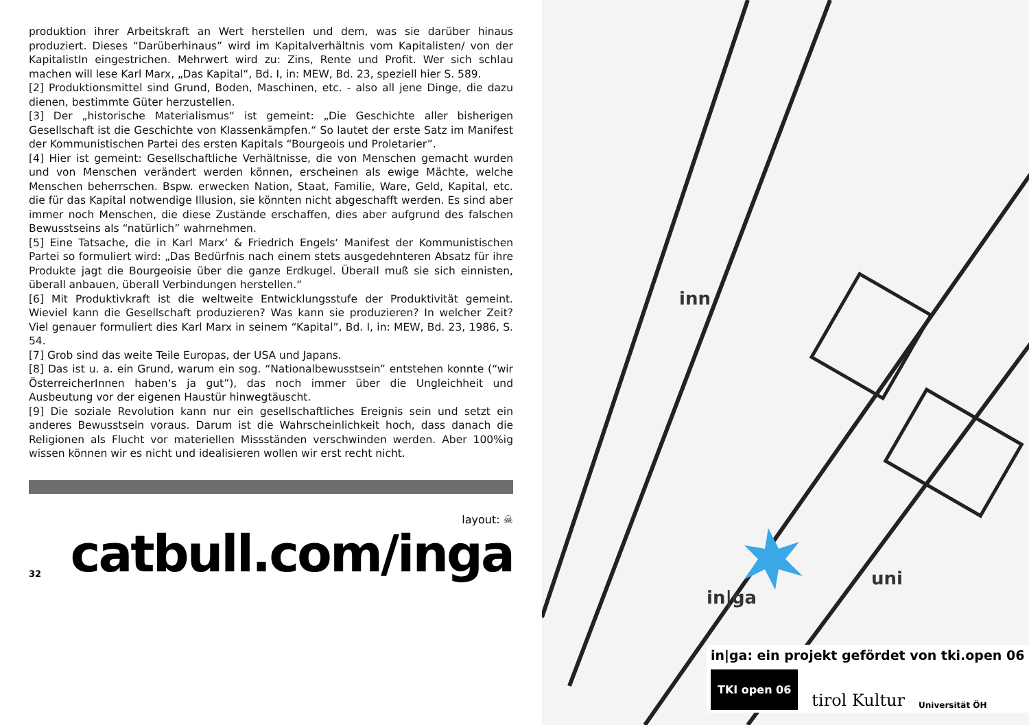produktion ihrer Arbeitskraft an Wert herstellen und dem, was sie darüber hinaus produziert. Dieses “Darüberhinaus” wird im Kapitalverhältnis vom Kapitalisten/ von der KapitalistIn eingestrichen. Mehrwert wird zu: Zins, Rente und Profit. Wer sich schlau machen will lese Karl Marx, „Das Kapital“, Bd. I, in: MEW, Bd. 23, speziell hier S. 589.
[2] Produktionsmittel sind Grund, Boden, Maschinen, etc. - also all jene Dinge, die dazu dienen, bestimmte Güter herzustellen.
[3] Der „historische Materialismus“ ist gemeint: „Die Geschichte aller bisherigen Gesellschaft ist die Geschichte von Klassenkämpfen.“ So lautet der erste Satz im Manifest der Kommunistischen Partei des ersten Kapitals “Bourgeois und Proletarier”.
[4] Hier ist gemeint: Gesellschaftliche Verhältnisse, die von Menschen gemacht wurden und von Menschen verändert werden können, erscheinen als ewige Mächte, welche Menschen beherrschen. Bspw. erwecken Nation, Staat, Familie, Ware, Geld, Kapital, etc. die für das Kapital notwendige Illusion, sie könnten nicht abgeschafft werden. Es sind aber immer noch Menschen, die diese Zustände erschaffen, dies aber aufgrund des falschen Bewusstseins als “natürlich” wahrnehmen.
[5] Eine Tatsache, die in Karl Marx‘ & Friedrich Engels‘ Manifest der Kommunistischen Partei so formuliert wird: „Das Bedürfnis nach einem stets ausgedehnteren Absatz für ihre Produkte jagt die Bourgeoisie über die ganze Erdkugel. Überall muß sie sich einnisten, überall anbauen, überall Verbindungen herstellen.“
[6] Mit Produktivkraft ist die weltweite Entwicklungsstufe der Produktivität gemeint. Wieviel kann die Gesellschaft produzieren? Was kann sie produzieren? In welcher Zeit? Viel genauer formuliert dies Karl Marx in seinem “Kapital”, Bd. I, in: MEW, Bd. 23, 1986, S. 54.
[7] Grob sind das weite Teile Europas, der USA und Japans.
[8] Das ist u. a. ein Grund, warum ein sog. “Nationalbewusstsein” entstehen konnte (“wir ÖsterreicherInnen haben‘s ja gut”), das noch immer über die Ungleichheit und Ausbeutung vor der eigenen Haustür hinwegtäuscht.
[9] Die soziale Revolution kann nur ein gesellschaftliches Ereignis sein und setzt ein anderes Bewusstsein voraus. Darum ist die Wahrscheinlichkeit hoch, dass danach die Religionen als Flucht vor materiellen Missständen verschwinden werden. Aber 100%ig wissen können wir es nicht und idealisieren wollen wir erst recht nicht.
layout: ☠
catbull.com/inga
32
inn
uni
in|ga
in|ga: ein projekt gefördet von tki.open 06
TKI open 06 tirol Kultur Universität ÖH